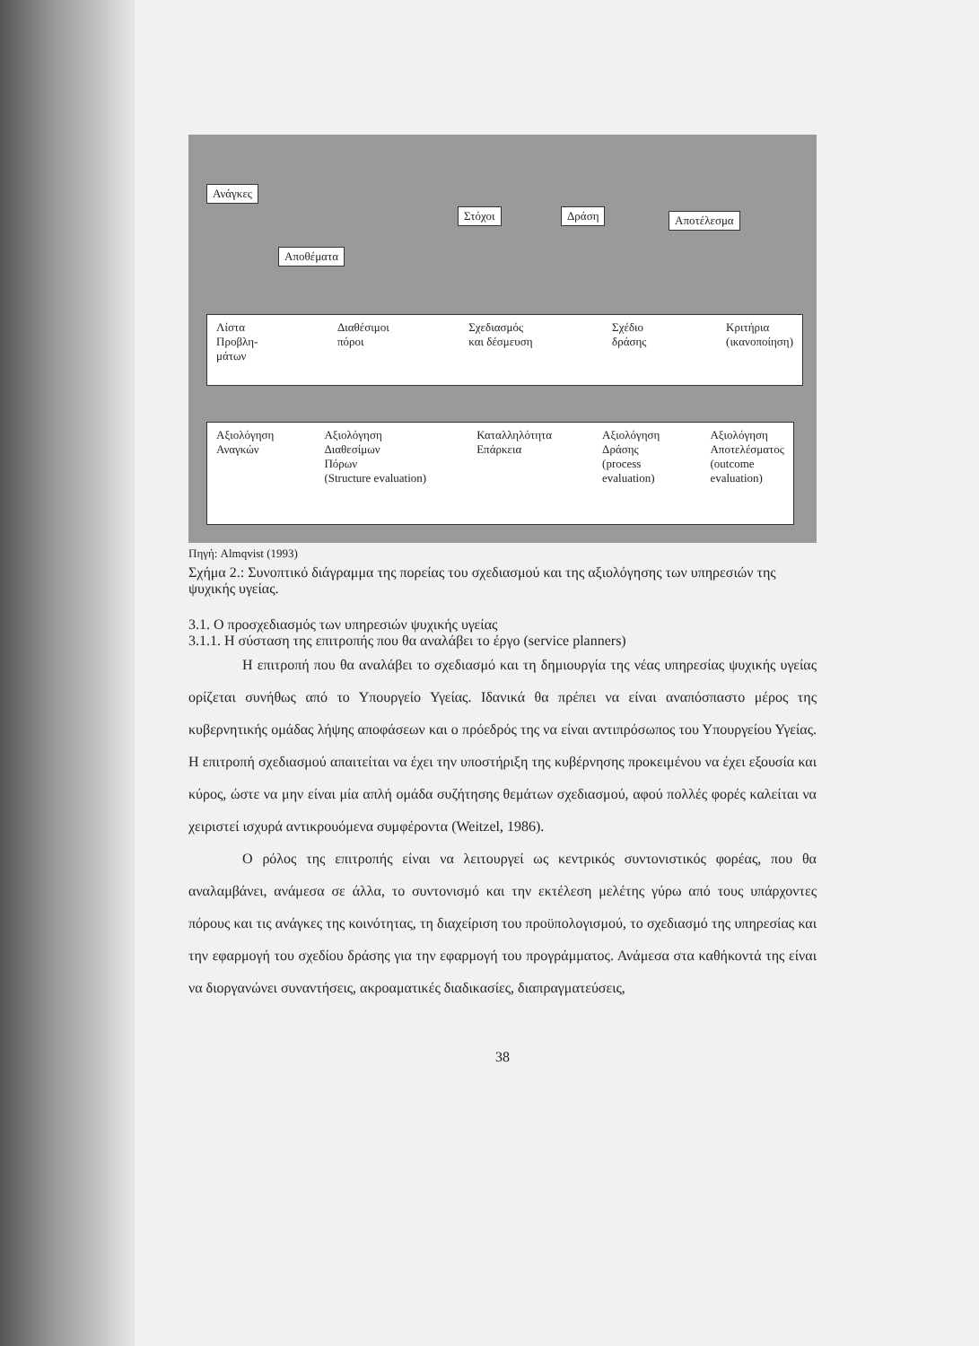Ανάγκες
Αποθέματα
Στόχοι Δράση Αποτέλεσμα
Λίστα
Προβλη-
μάτων Διαθέσιμοι
πόροι Σχεδιασμός
και δέσμευση Σχέδιο
δράσης Κριτήρια
(ικανοποίηση)
Αξιολόγηση
Αναγκών Αξιολόγηση
Διαθεσίμων
Πόρων
(Structure evaluation) Καταλληλότητα
Επάρκεια Αξιολόγηση
Δράσης
(process
evaluation) Αξιολόγηση
Αποτελέσματος
(outcome
evaluation)
Πηγή: Almqvist (1993)
Σχήμα 2.: Συνοπτικό διάγραμμα της πορείας του σχεδιασμού και της αξιολόγησης των υπηρεσιών της ψυχικής υγείας.
3.1. Ο προσχεδιασμός των υπηρεσιών ψυχικής υγείας
3.1.1. Η σύσταση της επιτροπής που θα αναλάβει το έργο (service planners)
Η επιτροπή που θα αναλάβει το σχεδιασμό και τη δημιουργία της νέας υπηρεσίας ψυχικής υγείας ορίζεται συνήθως από το Υπουργείο Υγείας. Ιδανικά θα πρέπει να είναι αναπόσπαστο μέρος της κυβερνητικής ομάδας λήψης αποφάσεων και ο πρόεδρός της να είναι αντιπρόσωπος του Υπουργείου Υγείας. Η επιτροπή σχεδιασμού απαιτείται να έχει την υποστήριξη της κυβέρνησης προκειμένου να έχει εξουσία και κύρος, ώστε να μην είναι μία απλή ομάδα συζήτησης θεμάτων σχεδιασμού, αφού πολλές φορές καλείται να χειριστεί ισχυρά αντικρουόμενα συμφέροντα (Weitzel, 1986).
Ο ρόλος της επιτροπής είναι να λειτουργεί ως κεντρικός συντονιστικός φορέας, που θα αναλαμβάνει, ανάμεσα σε άλλα, το συντονισμό και την εκτέλεση μελέτης γύρω από τους υπάρχοντες πόρους και τις ανάγκες της κοινότητας, τη διαχείριση του προϋπολογισμού, το σχεδιασμό της υπηρεσίας και την εφαρμογή του σχεδίου δράσης για την εφαρμογή του προγράμματος. Ανάμεσα στα καθήκοντά της είναι να διοργανώνει συναντήσεις, ακροαματικές διαδικασίες, διαπραγματεύσεις,
38